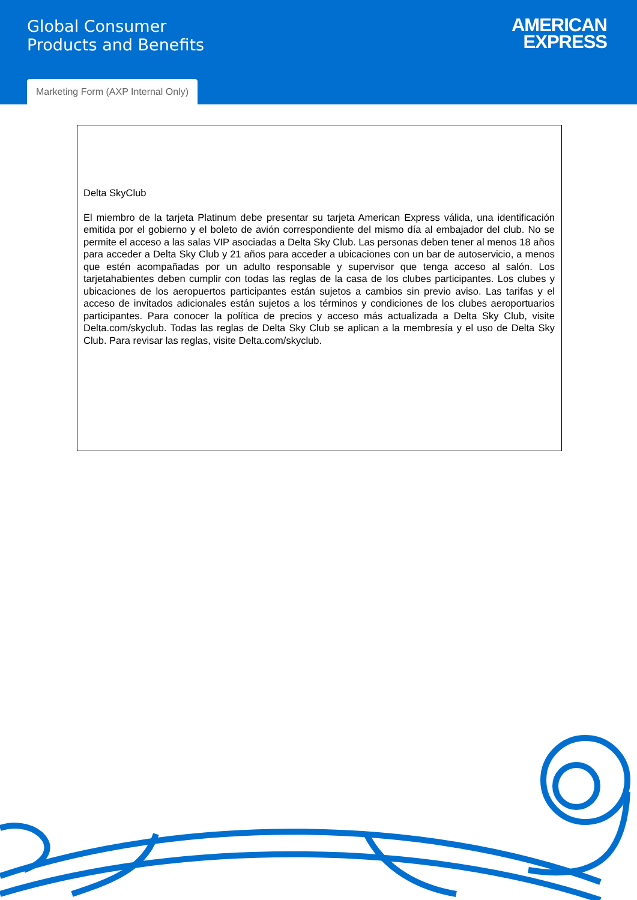Global Consumer
Products and Benefits
AMERICAN
EXPRESS
Marketing Form (AXP Internal Only)
Delta SkyClub
El miembro de la tarjeta Platinum debe presentar su tarjeta American Express válida, una identificación emitida por el gobierno y el boleto de avión correspondiente del mismo día al embajador del club. No se permite el acceso a las salas VIP asociadas a Delta Sky Club. Las personas deben tener al menos 18 años para acceder a Delta Sky Club y 21 años para acceder a ubicaciones con un bar de autoservicio, a menos que estén acompañadas por un adulto responsable y supervisor que tenga acceso al salón. Los tarjetahabientes deben cumplir con todas las reglas de la casa de los clubes participantes. Los clubes y ubicaciones de los aeropuertos participantes están sujetos a cambios sin previo aviso. Las tarifas y el acceso de invitados adicionales están sujetos a los términos y condiciones de los clubes aeroportuarios participantes. Para conocer la política de precios y acceso más actualizada a Delta Sky Club, visite Delta.com/skyclub. Todas las reglas de Delta Sky Club se aplican a la membresía y el uso de Delta Sky Club. Para revisar las reglas, visite Delta.com/skyclub.